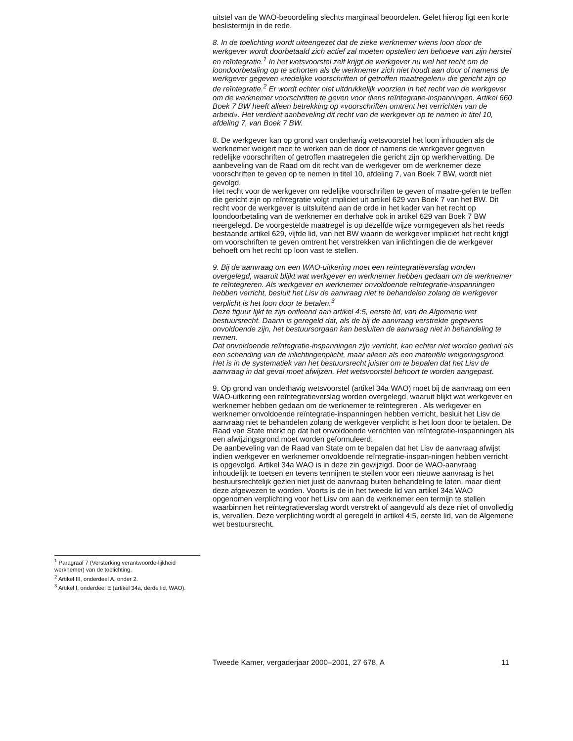<sup>1</sup> Paragraaf 7 (Versterking verantwoorde-lijkheid werknemer) van de toelichting.
<sup>2</sup> Artikel III, onderdeel A, onder 2.
<sup>3</sup> Artikel I, onderdeel E (artikel 34a, derde lid, WAO).
uitstel van de WAO-beoordeling slechts marginaal beoordelen. Gelet hierop ligt een korte beslistermijn in de rede.
8. In de toelichting wordt uiteengezet dat de zieke werknemer wiens loon door de werkgever wordt doorbetaald zich actief zal moeten opstellen ten behoeve van zijn herstel en reïntegratie.<sup>1</sup> In het wetsvoorstel zelf krijgt de werkgever nu wel het recht om de loondoorbetaling op te schorten als de werknemer zich niet houdt aan door of namens de werkgever gegeven «redelijke voorschriften of getroffen maatregelen» die gericht zijn op de reïntegratie.<sup>2</sup> Er wordt echter niet uitdrukkelijk voorzien in het recht van de werkgever om de werknemer voorschriften te geven voor diens reïntegratie-inspanningen. Artikel 660 Boek 7 BW heeft alleen betrekking op «voorschriften omtrent het verrichten van de arbeid». Het verdient aanbeveling dit recht van de werkgever op te nemen in titel 10, afdeling 7, van Boek 7 BW.
8. De werkgever kan op grond van onderhavig wetsvoorstel het loon inhouden als de werknemer weigert mee te werken aan de door of namens de werkgever gegeven redelijke voorschriften of getroffen maatregelen die gericht zijn op werkhervatting. De aanbeveling van de Raad om dit recht van de werkgever om de werknemer deze voorschriften te geven op te nemen in titel 10, afdeling 7, van Boek 7 BW, wordt niet gevolgd.
Het recht voor de werkgever om redelijke voorschriften te geven of maatre-gelen te treffen die gericht zijn op reïntegratie volgt impliciet uit artikel 629 van Boek 7 van het BW. Dit recht voor de werkgever is uitsluitend aan de orde in het kader van het recht op loondoorbetaling van de werknemer en derhalve ook in artikel 629 van Boek 7 BW neergelegd. De voorgestelde maatregel is op dezelfde wijze vormgegeven als het reeds bestaande artikel 629, vijfde lid, van het BW waarin de werkgever impliciet het recht krijgt om voorschriften te geven omtrent het verstrekken van inlichtingen die de werkgever behoeft om het recht op loon vast te stellen.
9. Bij de aanvraag om een WAO-uitkering moet een reïntegratieverslag worden overgelegd, waaruit blijkt wat werkgever en werknemer hebben gedaan om de werknemer te reïntegreren. Als werkgever en werknemer onvoldoende reïntegratie-inspanningen hebben verricht, besluit het Lisv de aanvraag niet te behandelen zolang de werkgever verplicht is het loon door te betalen.<sup>3</sup>
Deze figuur lijkt te zijn ontleend aan artikel 4:5, eerste lid, van de Algemene wet bestuursrecht. Daarin is geregeld dat, als de bij de aanvraag verstrekte gegevens onvoldoende zijn, het bestuursorgaan kan besluiten de aanvraag niet in behandeling te nemen.
Dat onvoldoende reïntegratie-inspanningen zijn verricht, kan echter niet worden geduid als een schending van de inlichtingenplicht, maar alleen als een materiële weigeringsgrond. Het is in de systematiek van het bestuursrecht juister om te bepalen dat het Lisv de aanvraag in dat geval moet afwijzen. Het wetsvoorstel behoort te worden aangepast.
9. Op grond van onderhavig wetsvoorstel (artikel 34a WAO) moet bij de aanvraag om een WAO-uitkering een reïntegratieverslag worden overgelegd, waaruit blijkt wat werkgever en werknemer hebben gedaan om de werknemer te reïntegreren . Als werkgever en werknemer onvoldoende reïntegratie-inspanningen hebben verricht, besluit het Lisv de aanvraag niet te behandelen zolang de werkgever verplicht is het loon door te betalen. De Raad van State merkt op dat het onvoldoende verrichten van reïntegratie-inspanningen als een afwijzingsgrond moet worden geformuleerd.
De aanbeveling van de Raad van State om te bepalen dat het Lisv de aanvraag afwijst indien werkgever en werknemer onvoldoende reïntegratie-inspan-ningen hebben verricht is opgevolgd. Artikel 34a WAO is in deze zin gewijzigd. Door de WAO-aanvraag inhoudelijk te toetsen en tevens termijnen te stellen voor een nieuwe aanvraag is het bestuursrechtelijk gezien niet juist de aanvraag buiten behandeling te laten, maar dient deze afgewezen te worden. Voorts is de in het tweede lid van artikel 34a WAO opgenomen verplichting voor het Lisv om aan de werknemer een termijn te stellen waarbinnen het reïntegratieverslag wordt verstrekt of aangevuld als deze niet of onvolledig is, vervallen. Deze verplichting wordt al geregeld in artikel 4:5, eerste lid, van de Algemene wet bestuursrecht.
Tweede Kamer, vergaderjaar 2000–2001, 27 678, A 11